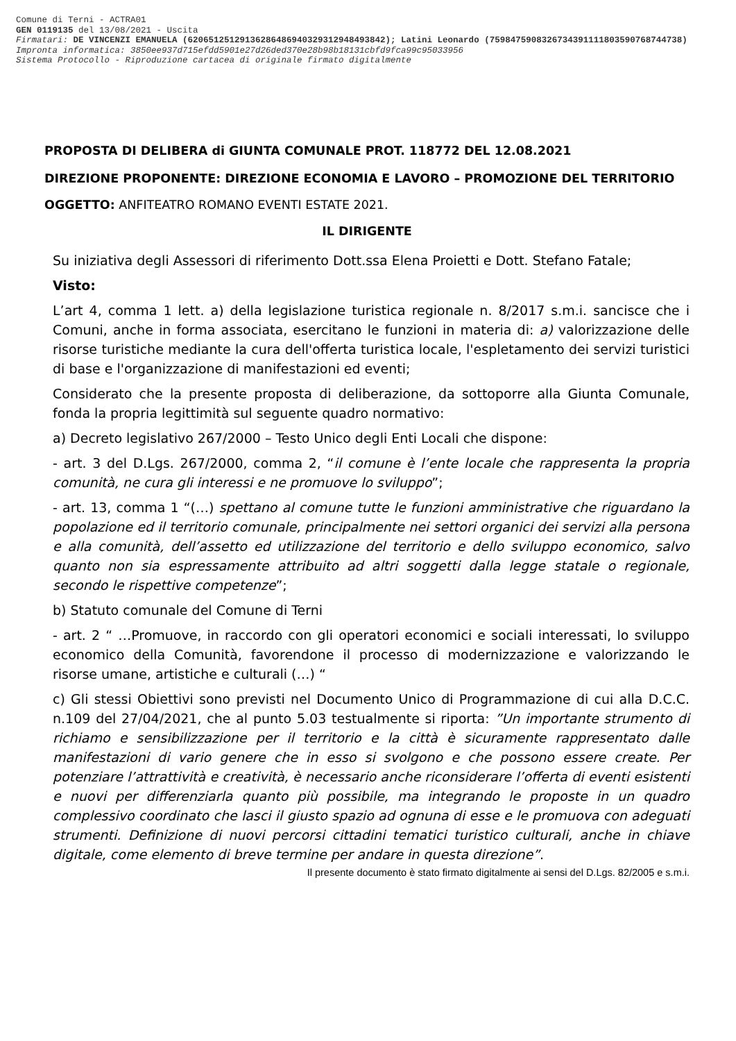Comune di Terni - ACTRA01
GEN 0119135 del 13/08/2021 - Uscita
Firmatari: DE VINCENZI EMANUELA (62065125129136286486940329312948493842); Latini Leonardo (75984759083267343911118035907687447​38)
Impronta informatica: 3850ee937d715efdd5901e27d26ded370e28b98b18131cbfd9fca99c95033956
Sistema Protocollo - Riproduzione cartacea di originale firmato digitalmente
PROPOSTA DI DELIBERA di GIUNTA COMUNALE PROT. 118772 DEL 12.08.2021
DIREZIONE PROPONENTE: DIREZIONE ECONOMIA E LAVORO – PROMOZIONE DEL TERRITORIO
OGGETTO: ANFITEATRO ROMANO EVENTI ESTATE 2021.
IL DIRIGENTE
Su iniziativa degli Assessori di riferimento Dott.ssa Elena Proietti e Dott. Stefano Fatale;
Visto:
L’art 4, comma 1 lett. a) della legislazione turistica regionale n. 8/2017 s.m.i. sancisce che i Comuni, anche in forma associata, esercitano le funzioni in materia di: a) valorizzazione delle risorse turistiche mediante la cura dell'offerta turistica locale, l'espletamento dei servizi turistici di base e l'organizzazione di manifestazioni ed eventi;
Considerato che la presente proposta di deliberazione, da sottoporre alla Giunta Comunale, fonda la propria legittimità sul seguente quadro normativo:
a) Decreto legislativo 267/2000 – Testo Unico degli Enti Locali che dispone:
- art. 3 del D.Lgs. 267/2000, comma 2, “il comune è l’ente locale che rappresenta la propria comunità, ne cura gli interessi e ne promuove lo sviluppo”;
- art. 13, comma 1 “(…) spettano al comune tutte le funzioni amministrative che riguardano la popolazione ed il territorio comunale, principalmente nei settori organici dei servizi alla persona e alla comunità, dell’assetto ed utilizzazione del territorio e dello sviluppo economico, salvo quanto non sia espressamente attribuito ad altri soggetti dalla legge statale o regionale, secondo le rispettive competenze”;
b) Statuto comunale del Comune di Terni
- art. 2 “ …Promuove, in raccordo con gli operatori economici e sociali interessati, lo sviluppo economico della Comunità, favorendone il processo di modernizzazione e valorizzando le risorse umane, artistiche e culturali (…) “
c) Gli stessi Obiettivi sono previsti nel Documento Unico di Programmazione di cui alla D.C.C. n.109 del 27/04/2021, che al punto 5.03 testualmente si riporta: ”Un importante strumento di richiamo e sensibilizzazione per il territorio e la città è sicuramente rappresentato dalle manifestazioni di vario genere che in esso si svolgono e che possono essere create. Per potenziare l’attrattività e creatività, è necessario anche riconsiderare l’offerta di eventi esistenti e nuovi per differenziarla quanto più possibile, ma integrando le proposte in un quadro complessivo coordinato che lasci il giusto spazio ad ognuna di esse e le promuova con adeguati strumenti. Definizione di nuovi percorsi cittadini tematici turistico culturali, anche in chiave digitale, come elemento di breve termine per andare in questa direzione”.
Il presente documento è stato firmato digitalmente ai sensi del D.Lgs. 82/2005 e s.m.i.